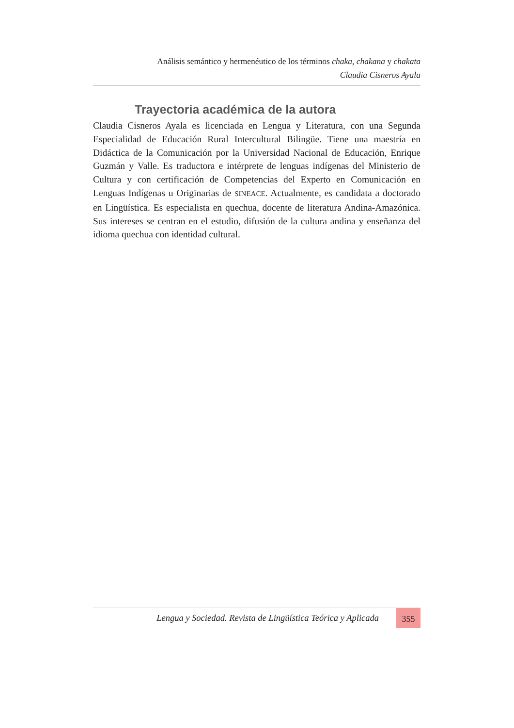Análisis semántico y hermenéutico de los términos chaka, chakana y chakata
Claudia Cisneros Ayala
Trayectoria académica de la autora
Claudia Cisneros Ayala es licenciada en Lengua y Literatura, con una Segunda Especialidad de Educación Rural Intercultural Bilingüe. Tiene una maestría en Didáctica de la Comunicación por la Universidad Nacional de Educación, Enrique Guzmán y Valle. Es traductora e intérprete de lenguas indígenas del Ministerio de Cultura y con certificación de Competencias del Experto en Comunicación en Lenguas Indígenas u Originarias de SINEACE. Actualmente, es candidata a doctorado en Lingüística. Es especialista en quechua, docente de literatura Andina-Amazónica. Sus intereses se centran en el estudio, difusión de la cultura andina y enseñanza del idioma quechua con identidad cultural.
Lengua y Sociedad. Revista de Lingüística Teórica y Aplicada 355